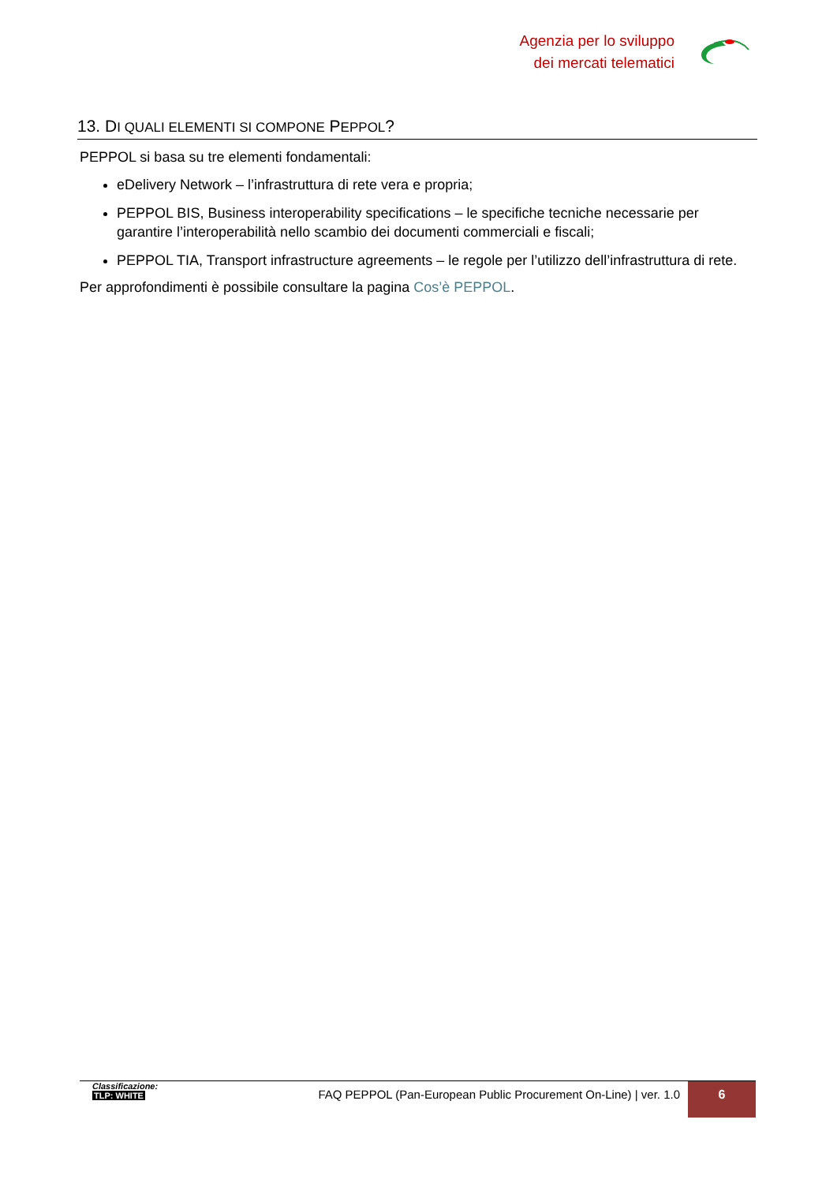Agenzia per lo sviluppo
dei mercati telematici
13. DI QUALI ELEMENTI SI COMPONE PEPPOL?
PEPPOL si basa su tre elementi fondamentali:
eDelivery Network – l’infrastruttura di rete vera e propria;
PEPPOL BIS, Business interoperability specifications – le specifiche tecniche necessarie per garantire l’interoperabilità nello scambio dei documenti commerciali e fiscali;
PEPPOL TIA, Transport infrastructure agreements – le regole per l’utilizzo dell’infrastruttura di rete.
Per approfondimenti è possibile consultare la pagina Cos’è PEPPOL.
Classificazione:
TLP: WHITE
FAQ PEPPOL (Pan-European Public Procurement On-Line) | ver. 1.0
6